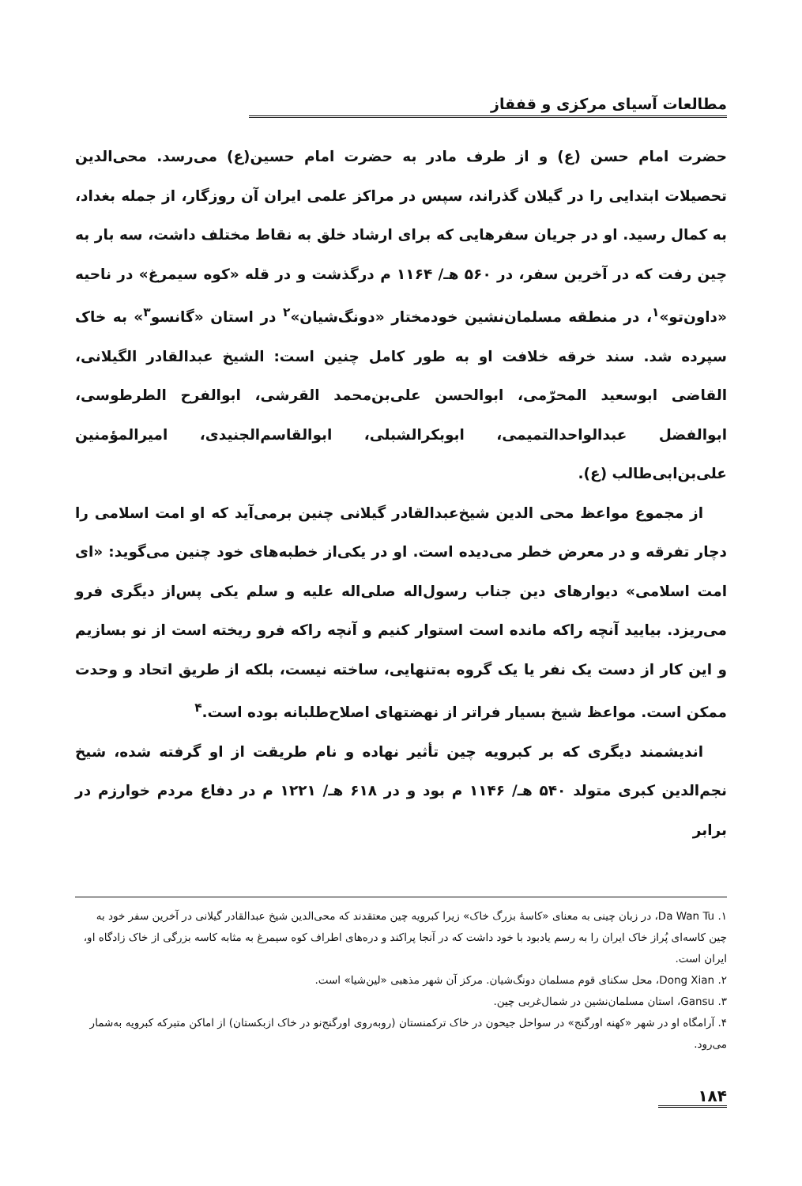مطالعات آسیای مرکزی و قفقاز
حضرت امام حسن (ع) و از طرف مادر به حضرت امام حسین(ع) می‌رسد. محی‌الدین تحصیلات ابتدایی را در گیلان گذراند، سپس در مراکز علمی ایران آن روزگار، از جمله بغداد، به کمال رسید. او در جریان سفرهایی که برای ارشاد خلق به نقاط مختلف داشت، سه بار به چین رفت که در آخرین سفر، در ۵۶۰ هـ/ ۱۱۶۴ م درگذشت و در قله «کوه سیمرغ» در ناحیه «داون‌تو»<sup>۱</sup>، در منطقه مسلمان‌نشین خودمختار «دونگ‌شیان»<sup>۲</sup> در استان «گانسو<sup>۳</sup>» به خاک سپرده شد. سند خرقه خلافت او به طور کامل چنین است: الشیخ عبدالقادر الگیلانی، القاضی ابوسعید المحرّمی، ابوالحسن علی‌بن‌محمد القرشی، ابوالفرح الطرطوسی، ابوالفضل عبدالواحدالتمیمی، ابوبکرالشبلی، ابوالقاسم‌الجنیدی، امیرالمؤمنین علی‌بن‌ابی‌طالب (ع).
از مجموع مواعظ محی الدین شیخ‌عبدالقادر گیلانی چنین برمی‌آید که او امت اسلامی را دچار تفرقه و در معرض خطر می‌دیده است. او در یکی‌از خطبه‌های خود چنین می‌گوید: «ای امت اسلامی» دیوارهای دین جناب رسول‌اله صلی‌اله علیه و سلم یکی پس‌از دیگری فرو می‌ریزد. بیایید آنچه راکه مانده است استوار کنیم و آنچه راکه فرو ریخته است از نو بسازیم و این کار از دست یک نفر یا یک گروه به‌تنهایی، ساخته نیست، بلکه از طریق اتحاد و وحدت ممکن است. مواعظ شیخ بسیار فراتر از نهضتهای اصلاح‌طلبانه بوده است.<sup>۴</sup>
اندیشمند دیگری که بر کبرویه چین تأثیر نهاده و نام طریقت از او گرفته شده، شیخ نجم‌الدین کبری متولد ۵۴۰ هـ/ ۱۱۴۶ م بود و در ۶۱۸ هـ/ ۱۲۲۱ م در دفاع مردم خوارزم در برابر
۱. Da Wan Tu، در زبان چینی به معنای «کاسهٔ بزرگ خاک» زیرا کبرویه چین معتقدند که محی‌الدین شیخ عبدالقادر گیلانی در آخرین سفر خود به چین کاسه‌ای پُراز خاک ایران را به رسم یادبود با خود داشت که در آنجا پراکند و دره‌های اطراف کوه سیمرغ به مثابه کاسه بزرگی از خاک زادگاه او، ایران است.
۲. Dong Xian، محل سکنای قوم مسلمان دونگ‌شیان. مرکز آن شهر مذهبی «لین‌شیا» است.
۳. Gansu، استان مسلمان‌نشین در شمال‌غربی چین.
۴. آرامگاه او در شهر «کهنه اورگنج» در سواحل جیحون در خاک ترکمنستان (روبه‌روی اورگنج‌نو در خاک ازبکستان) از اماکن متبرکه کبرویه به‌شمار می‌رود.
۱۸۴